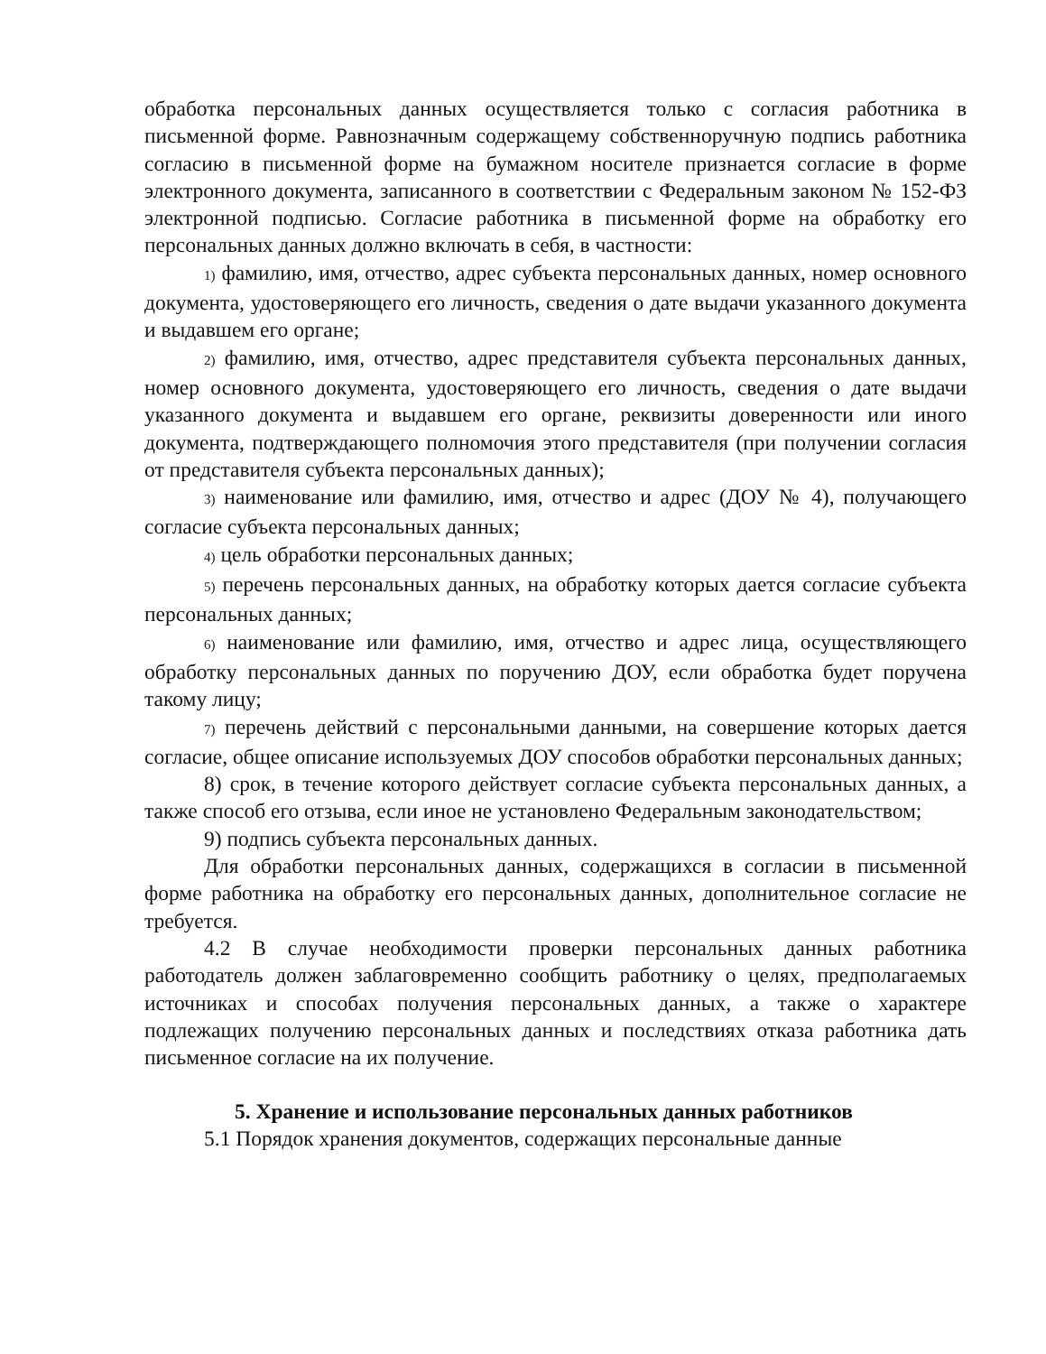обработка персональных данных осуществляется только с согласия работника в письменной форме. Равнозначным содержащему собственноручную подпись работника согласию в письменной форме на бумажном носителе признается согласие в форме электронного документа, записанного в соответствии с Федеральным законом № 152-ФЗ электронной подписью. Согласие работника в письменной форме на обработку его персональных данных должно включать в себя, в частности:
1) фамилию, имя, отчество, адрес субъекта персональных данных, номер основного документа, удостоверяющего его личность, сведения о дате выдачи указанного документа и выдавшем его органе;
2) фамилию, имя, отчество, адрес представителя субъекта персональных данных, номер основного документа, удостоверяющего его личность, сведения о дате выдачи указанного документа и выдавшем его органе, реквизиты доверенности или иного документа, подтверждающего полномочия этого представителя (при получении согласия от представителя субъекта персональных данных);
3) наименование или фамилию, имя, отчество и адрес (ДОУ № 4), получающего согласие субъекта персональных данных;
4) цель обработки персональных данных;
5) перечень персональных данных, на обработку которых дается согласие субъекта персональных данных;
6) наименование или фамилию, имя, отчество и адрес лица, осуществляющего обработку персональных данных по поручению ДОУ, если обработка будет поручена такому лицу;
7) перечень действий с персональными данными, на совершение которых дается согласие, общее описание используемых ДОУ способов обработки персональных данных;
8) срок, в течение которого действует согласие субъекта персональных данных, а также способ его отзыва, если иное не установлено Федеральным законодательством;
9) подпись субъекта персональных данных.
Для обработки персональных данных, содержащихся в согласии в письменной форме работника на обработку его персональных данных, дополнительное согласие не требуется.
4.2 В случае необходимости проверки персональных данных работника работодатель должен заблаговременно сообщить работнику о целях, предполагаемых источниках и способах получения персональных данных, а также о характере подлежащих получению персональных данных и последствиях отказа работника дать письменное согласие на их получение.
5. Хранение и использование персональных данных работников
5.1 Порядок хранения документов, содержащих персональные данные